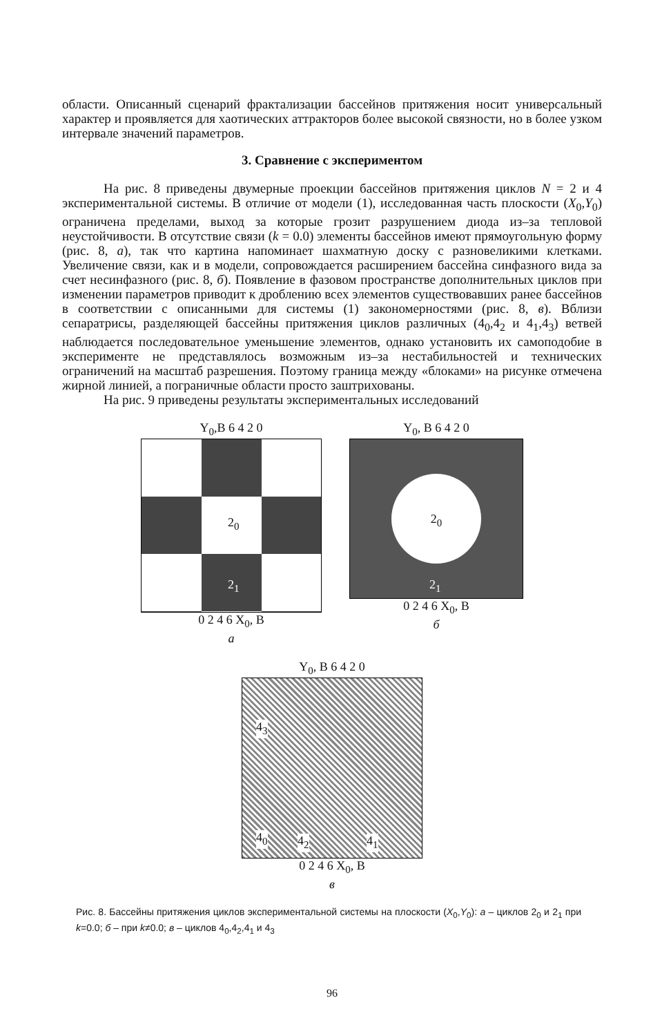области. Описанный сценарий фрактализации бассейнов притяжения носит универсальный характер и проявляется для хаотических аттракторов более высокой связности, но в более узком интервале значений параметров.
3. Сравнение с экспериментом
На рис. 8 приведены двумерные проекции бассейнов притяжения циклов N = 2 и 4 экспериментальной системы. В отличие от модели (1), исследованная часть плоскости (X<sub>0</sub>,Y<sub>0</sub>) ограничена пределами, выход за которые грозит разрушением диода из–за тепловой неустойчивости. В отсутствие связи (k = 0.0) элементы бассейнов имеют прямоугольную форму (рис. 8, а), так что картина напоминает шахматную доску с разновеликими клетками. Увеличение связи, как и в модели, сопровождается расширением бассейна синфазного вида за счет несинфазного (рис. 8, б). Появление в фазовом пространстве дополнительных циклов при изменении параметров приводит к дроблению всех элементов существовавших ранее бассейнов в соответствии с описанными для системы (1) закономерностями (рис. 8, в). Вблизи сепаратрисы, разделяющей бассейны притяжения циклов различных (4<sub>0</sub>,4<sub>2</sub> и 4<sub>1</sub>,4<sub>3</sub>) ветвей наблюдается последовательное уменьшение элементов, однако установить их самоподобие в эксперименте не представлялось возможным из–за нестабильностей и технических ограничений на масштаб разрешения. Поэтому граница между «блоками» на рисунке отмечена жирной линией, а пограничные области просто заштрихованы.
На рис. 9 приведены результаты экспериментальных исследований
Y<sub>0</sub>,B 6 4 2 0
2<sub>0</sub>
2<sub>1</sub>
0 2 4 6 X<sub>0</sub>, B
а
Y<sub>0</sub>, B 6 4 2 0
2<sub>0</sub>
2<sub>1</sub>
0 2 4 6 X<sub>0</sub>, B
б
Y<sub>0</sub>, B 6 4 2 0
4<sub>3</sub>
4<sub>0</sub> 4<sub>2</sub> 4<sub>1</sub>
0 2 4 6 X<sub>0</sub>, B
в
Рис. 8. Бассейны притяжения циклов экспериментальной системы на плоскости (X<sub>0</sub>,Y<sub>0</sub>): а – циклов 2<sub>0</sub> и 2<sub>1</sub> при k=0.0; б – при k≠0.0; в – циклов 4<sub>0</sub>,4<sub>2</sub>,4<sub>1</sub> и 4<sub>3</sub>
96